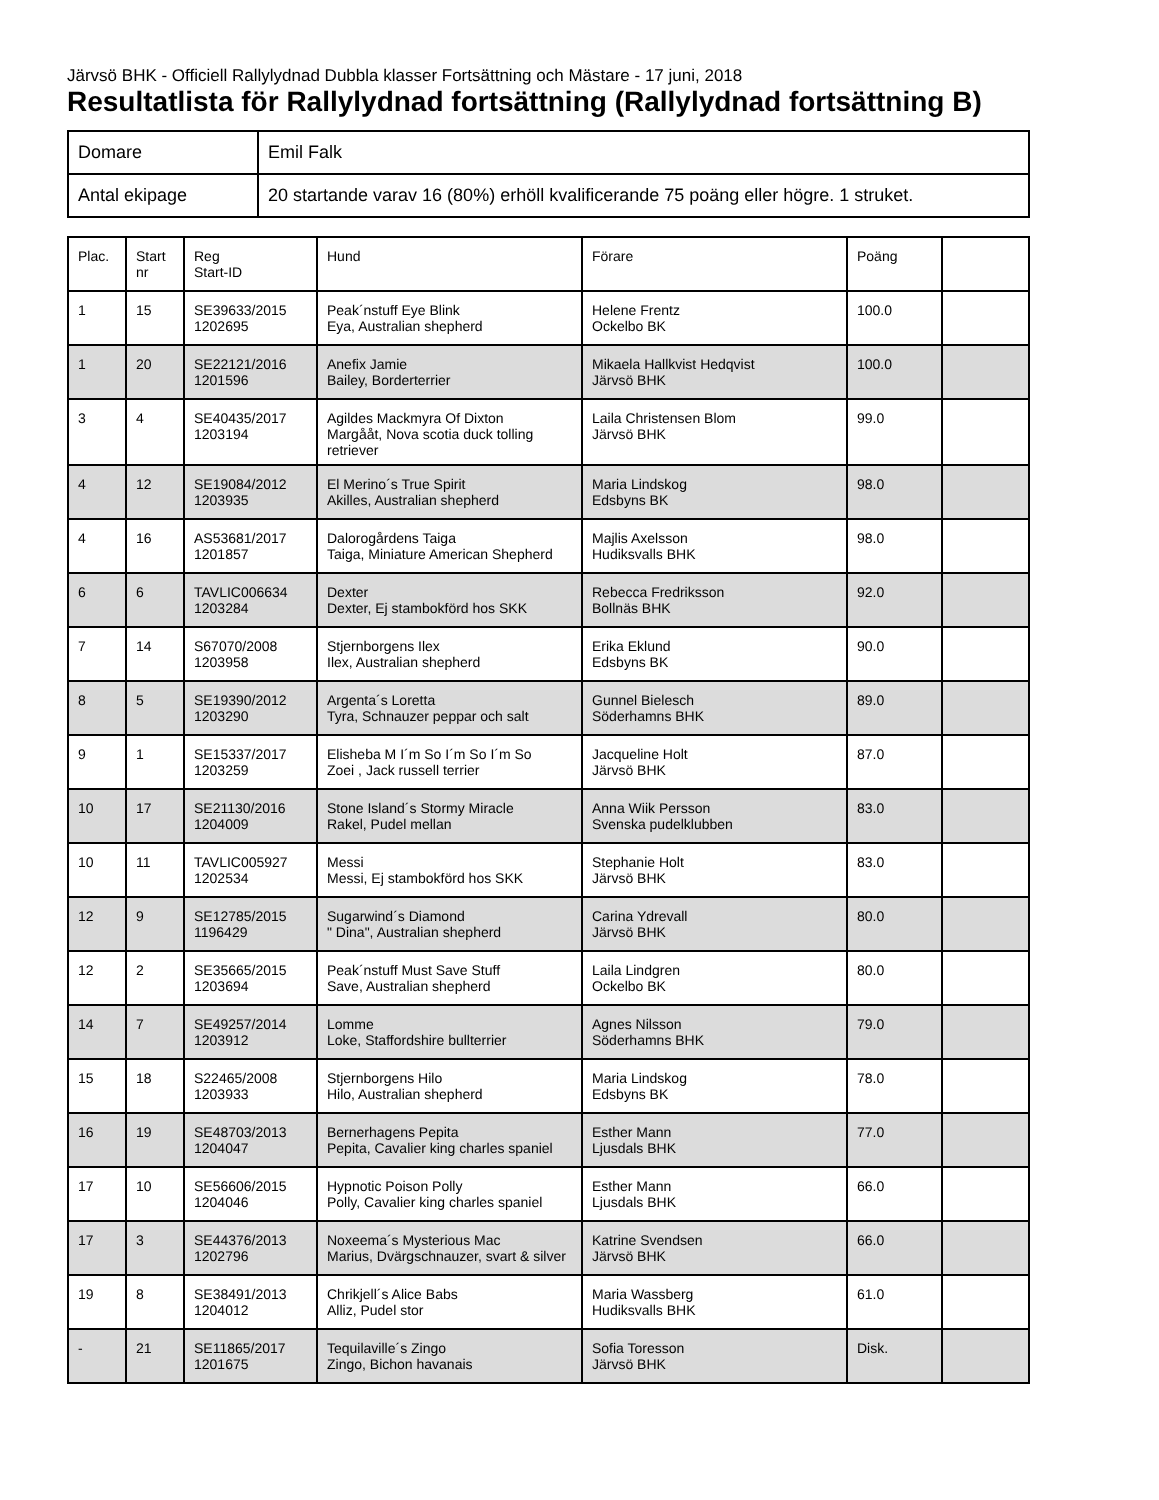Järvsö BHK - Officiell Rallylydnad Dubbla klasser Fortsättning och Mästare - 17 juni, 2018
Resultatlista för Rallylydnad fortsättning (Rallylydnad fortsättning B)
| Domare | Emil Falk |
| Antal ekipage | 20 startande varav 16 (80%) erhöll kvalificerande 75 poäng eller högre. 1 struket. |
| Plac. | Start nr | Reg Start-ID | Hund | Förare | Poäng | |
| --- | --- | --- | --- | --- | --- | --- |
| 1 | 15 | SE39633/2015 1202695 | Peak´nstuff Eye Blink Eya, Australian shepherd | Helene Frentz Ockelbo BK | 100.0 | |
| 1 | 20 | SE22121/2016 1201596 | Anefix Jamie Bailey, Borderterrier | Mikaela Hallkvist Hedqvist Järvsö BHK | 100.0 | |
| 3 | 4 | SE40435/2017 1203194 | Agildes Mackmyra Of Dixton Margååt, Nova scotia duck tolling retriever | Laila Christensen Blom Järvsö BHK | 99.0 | |
| 4 | 12 | SE19084/2012 1203935 | El Merino´s True Spirit Akilles, Australian shepherd | Maria Lindskog Edsbyns BK | 98.0 | |
| 4 | 16 | AS53681/2017 1201857 | Dalorogårdens Taiga Taiga, Miniature American Shepherd | Majlis Axelsson Hudiksvalls BHK | 98.0 | |
| 6 | 6 | TAVLIC006634 1203284 | Dexter Dexter, Ej stambokförd hos SKK | Rebecca Fredriksson Bollnäs BHK | 92.0 | |
| 7 | 14 | S67070/2008 1203958 | Stjernborgens Ilex Ilex, Australian shepherd | Erika Eklund Edsbyns BK | 90.0 | |
| 8 | 5 | SE19390/2012 1203290 | Argenta´s Loretta Tyra, Schnauzer peppar och salt | Gunnel Bielesch Söderhamns BHK | 89.0 | |
| 9 | 1 | SE15337/2017 1203259 | Elisheba M I´m So I´m So I´m So Zoei , Jack russell terrier | Jacqueline Holt Järvsö BHK | 87.0 | |
| 10 | 17 | SE21130/2016 1204009 | Stone Island´s Stormy Miracle Rakel, Pudel mellan | Anna Wiik Persson Svenska pudelklubben | 83.0 | |
| 10 | 11 | TAVLIC005927 1202534 | Messi Messi, Ej stambokförd hos SKK | Stephanie Holt Järvsö BHK | 83.0 | |
| 12 | 9 | SE12785/2015 1196429 | Sugarwind´s Diamond " Dina", Australian shepherd | Carina Ydrevall Järvsö BHK | 80.0 | |
| 12 | 2 | SE35665/2015 1203694 | Peak´nstuff Must Save Stuff Save, Australian shepherd | Laila Lindgren Ockelbo BK | 80.0 | |
| 14 | 7 | SE49257/2014 1203912 | Lomme Loke, Staffordshire bullterrier | Agnes Nilsson Söderhamns BHK | 79.0 | |
| 15 | 18 | S22465/2008 1203933 | Stjernborgens Hilo Hilo, Australian shepherd | Maria Lindskog Edsbyns BK | 78.0 | |
| 16 | 19 | SE48703/2013 1204047 | Bernerhagens Pepita Pepita, Cavalier king charles spaniel | Esther Mann Ljusdals BHK | 77.0 | |
| 17 | 10 | SE56606/2015 1204046 | Hypnotic Poison Polly Polly, Cavalier king charles spaniel | Esther Mann Ljusdals BHK | 66.0 | |
| 17 | 3 | SE44376/2013 1202796 | Noxeema´s Mysterious Mac Marius, Dvärgschnauzer, svart & silver | Katrine Svendsen Järvsö BHK | 66.0 | |
| 19 | 8 | SE38491/2013 1204012 | Chrikjell´s Alice Babs Alliz, Pudel stor | Maria Wassberg Hudiksvalls BHK | 61.0 | |
| - | 21 | SE11865/2017 1201675 | Tequilaville´s Zingo Zingo, Bichon havanais | Sofia Toresson Järvsö BHK | Disk. | |